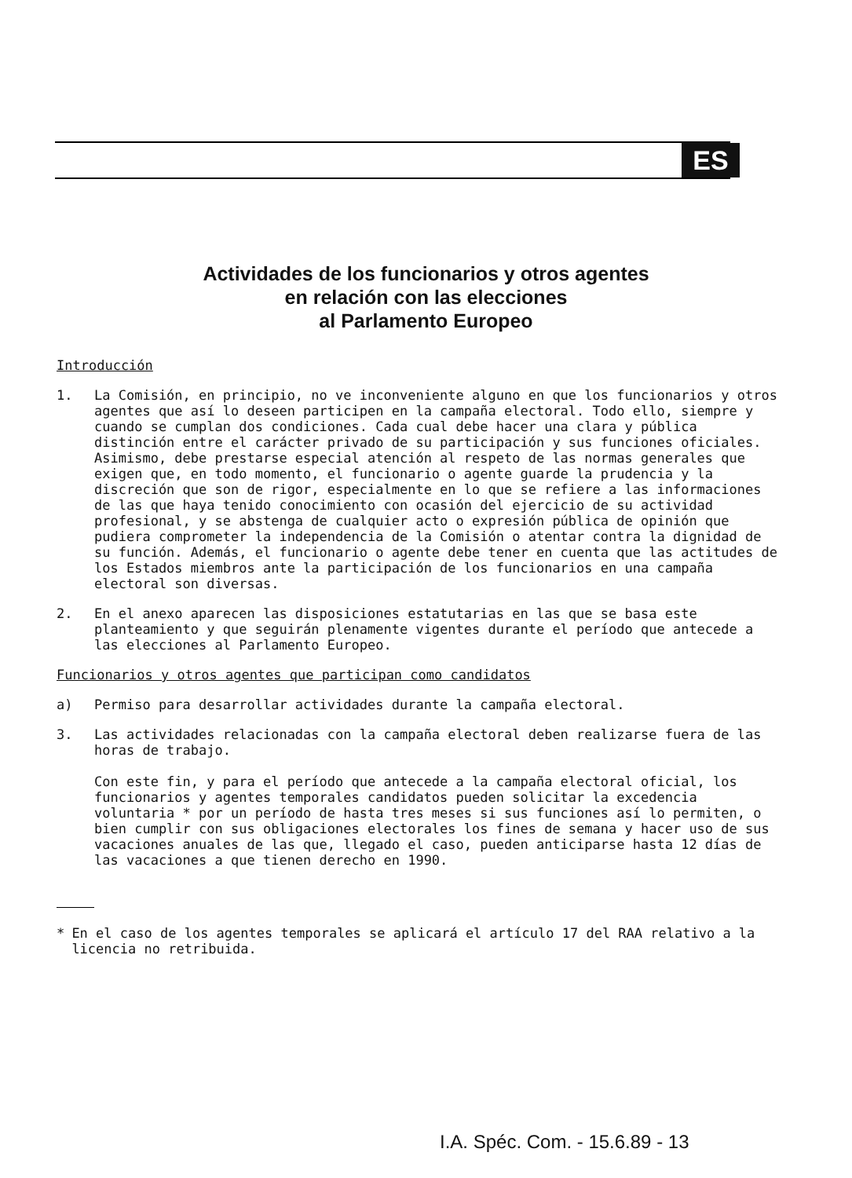ES
Actividades de los funcionarios y otros agentes
en relación con las elecciones
al Parlamento Europeo
Introducción
1. La Comisión, en principio, no ve inconveniente alguno en que los funcionarios y otros agentes que así lo deseen participen en la campaña electoral. Todo ello, siempre y cuando se cumplan dos condiciones. Cada cual debe hacer una clara y pública distinción entre el carácter privado de su participación y sus funciones oficiales. Asimismo, debe prestarse especial atención al respeto de las normas generales que exigen que, en todo momento, el funcionario o agente guarde la prudencia y la discreción que son de rigor, especialmente en lo que se refiere a las informaciones de las que haya tenido conocimiento con ocasión del ejercicio de su actividad profesional, y se abstenga de cualquier acto o expresión pública de opinión que pudiera comprometer la independencia de la Comisión o atentar contra la dignidad de su función. Además, el funcionario o agente debe tener en cuenta que las actitudes de los Estados miembros ante la participación de los funcionarios en una campaña electoral son diversas.
2. En el anexo aparecen las disposiciones estatutarias en las que se basa este planteamiento y que seguirán plenamente vigentes durante el período que antecede a las elecciones al Parlamento Europeo.
Funcionarios y otros agentes que participan como candidatos
a) Permiso para desarrollar actividades durante la campaña electoral.
3. Las actividades relacionadas con la campaña electoral deben realizarse fuera de las horas de trabajo.
Con este fin, y para el período que antecede a la campaña electoral oficial, los funcionarios y agentes temporales candidatos pueden solicitar la excedencia voluntaria * por un período de hasta tres meses si sus funciones así lo permiten, o bien cumplir con sus obligaciones electorales los fines de semana y hacer uso de sus vacaciones anuales de las que, llegado el caso, pueden anticiparse hasta 12 días de las vacaciones a que tienen derecho en 1990.
* En el caso de los agentes temporales se aplicará el artículo 17 del RAA relativo a la licencia no retribuida.
I.A. Spéc. Com. - 15.6.89 - 13